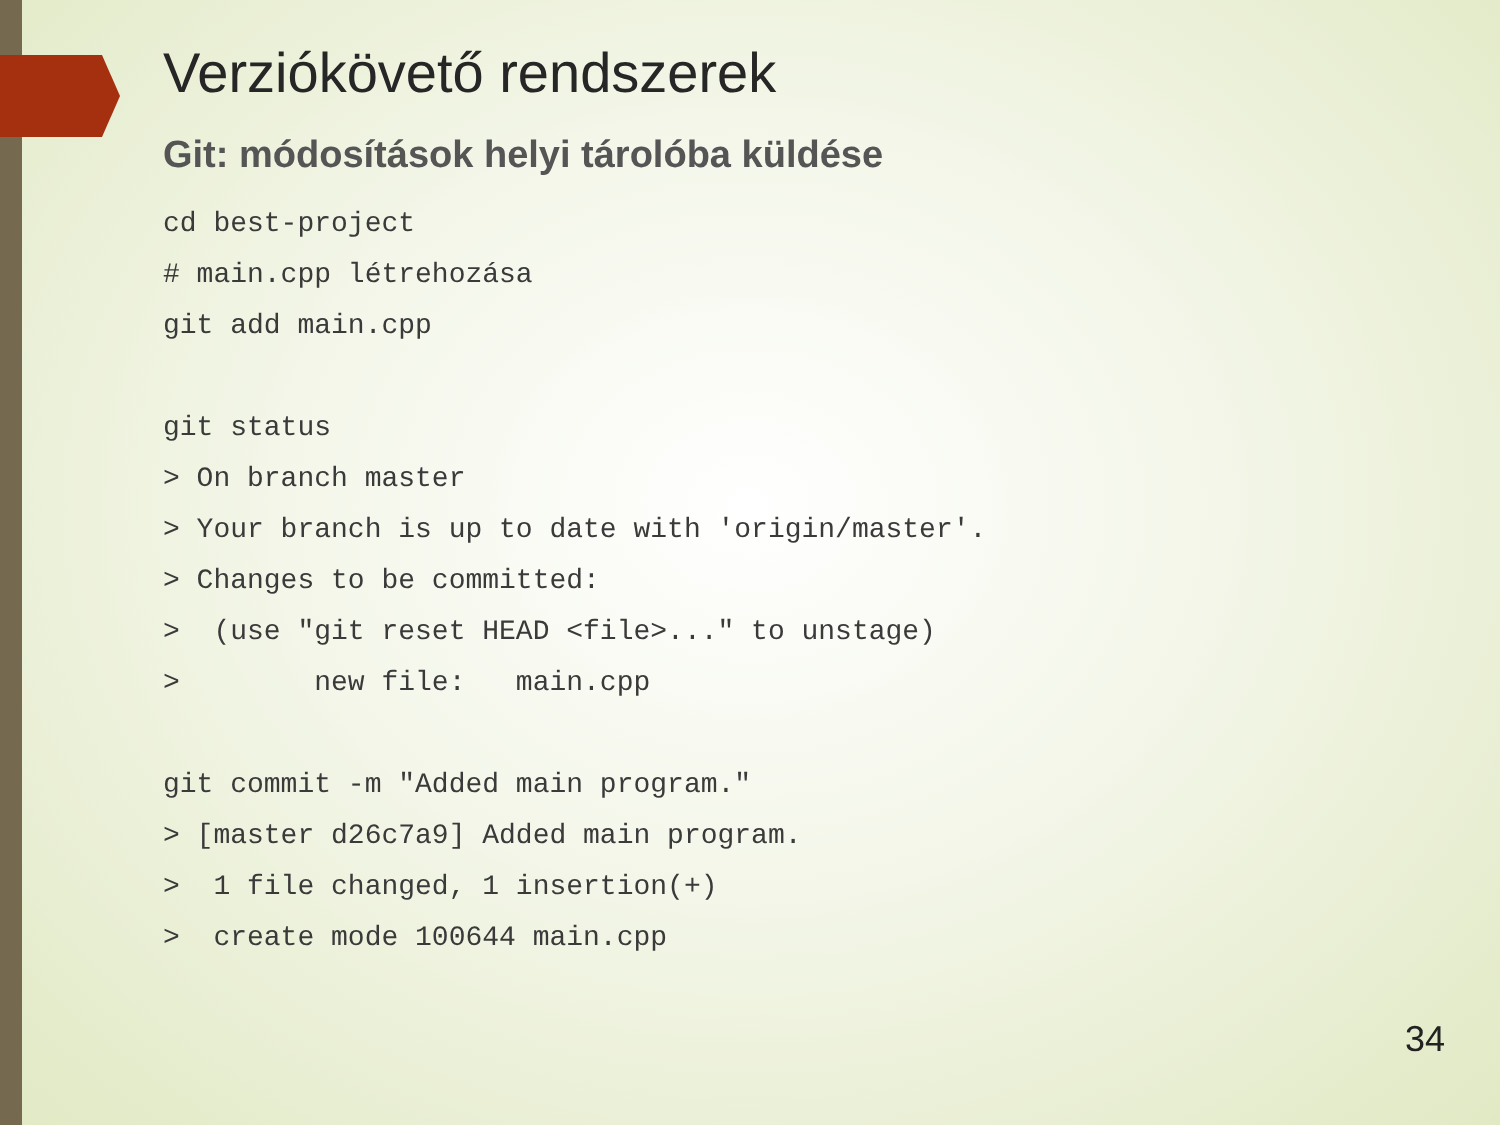Verziókövető rendszerek
Git: módosítások helyi tárolóba küldése
cd best-project
# main.cpp létrehozása
git add main.cpp

git status
> On branch master
> Your branch is up to date with 'origin/master'.
> Changes to be committed:
>  (use "git reset HEAD <file>..." to unstage)
>        new file:   main.cpp

git commit -m "Added main program."
> [master d26c7a9] Added main program.
>  1 file changed, 1 insertion(+)
>  create mode 100644 main.cpp
34